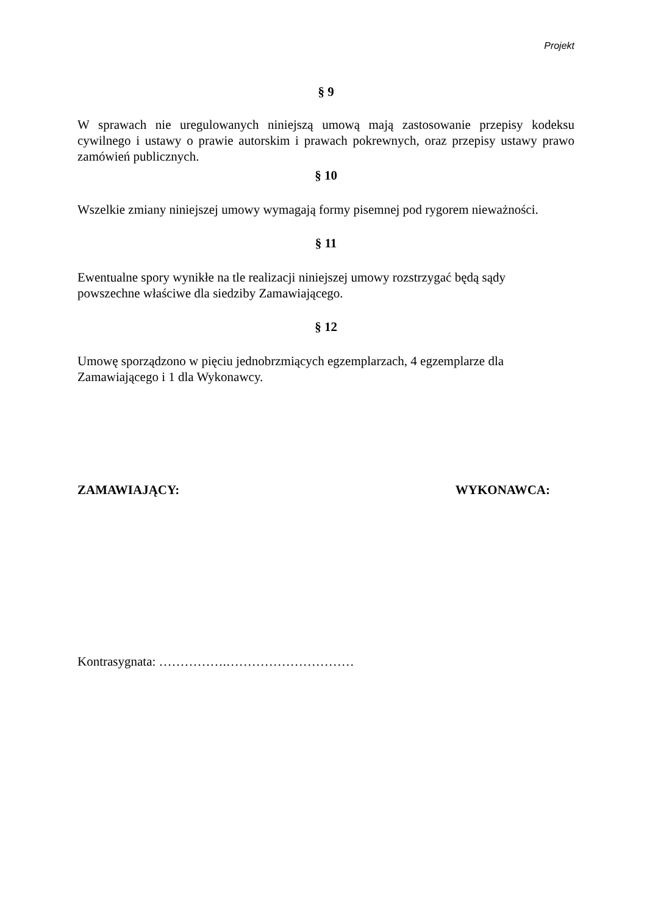Projekt
§ 9
W sprawach nie uregulowanych niniejszą umową mają zastosowanie przepisy kodeksu cywilnego i ustawy o prawie autorskim i prawach pokrewnych, oraz przepisy ustawy prawo zamówień publicznych.
§ 10
Wszelkie zmiany niniejszej umowy wymagają formy pisemnej pod rygorem nieważności.
§ 11
Ewentualne spory wynikłe na tle realizacji niniejszej umowy rozstrzygać będą sądy
powszechne właściwe dla siedziby Zamawiającego.
§ 12
Umowę sporządzono w pięciu jednobrzmiących egzemplarzach, 4 egzemplarze dla
Zamawiającego i 1 dla Wykonawcy.
ZAMAWIAJĄCY: WYKONAWCA:
Kontrasygnata: …………….…………………………